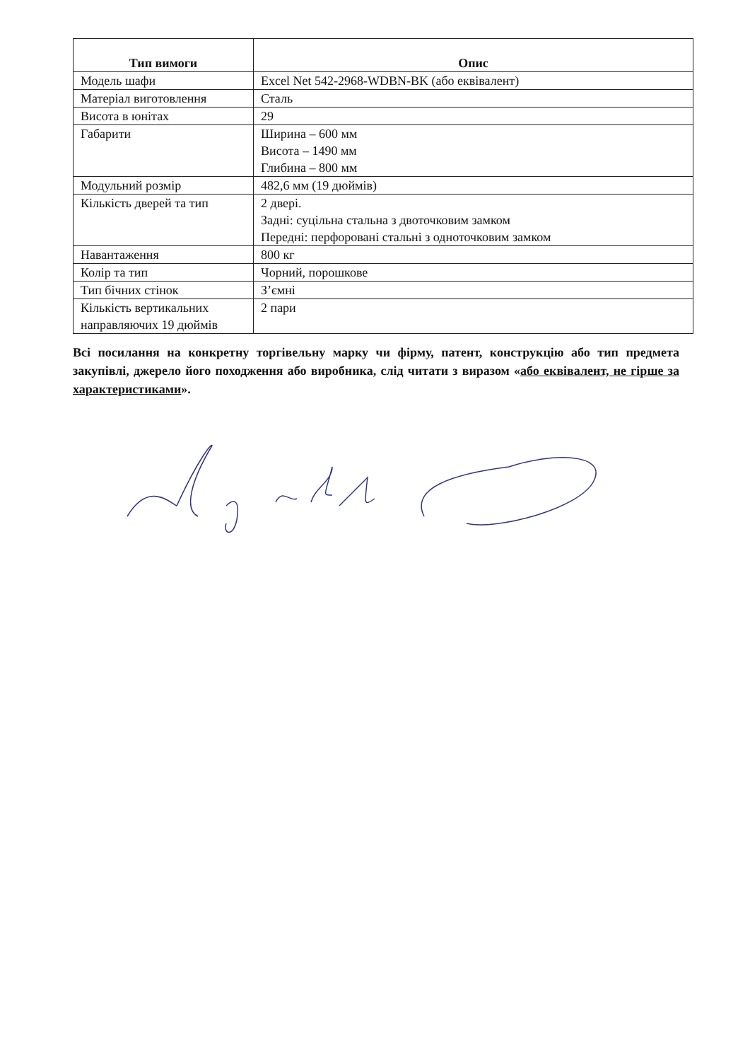| Тип вимоги | Опис |
| --- | --- |
| Модель шафи | Excel Net 542-2968-WDBN-BK (або еквівалент) |
| Матеріал виготовлення | Сталь |
| Висота в юнітах | 29 |
| Габарити | Ширина – 600 мм Висота – 1490 мм Глибина – 800 мм |
| Модульний розмір | 482,6 мм (19 дюймів) |
| Кількість дверей та тип | 2 двері. Задні: суцільна стальна з двоточковим замком Передні: перфоровані стальні з одноточковим замком |
| Навантаження | 800 кг |
| Колір та тип | Чорний, порошкове |
| Тип бічних стінок | З’ємні |
| Кількість вертикальних направляючих 19 дюймів | 2 пари |
Всі посилання на конкретну торгівельну марку чи фірму, патент, конструкцію або тип предмета закупівлі, джерело його походження або виробника, слід читати з виразом «або еквівалент, не гірше за характеристиками».